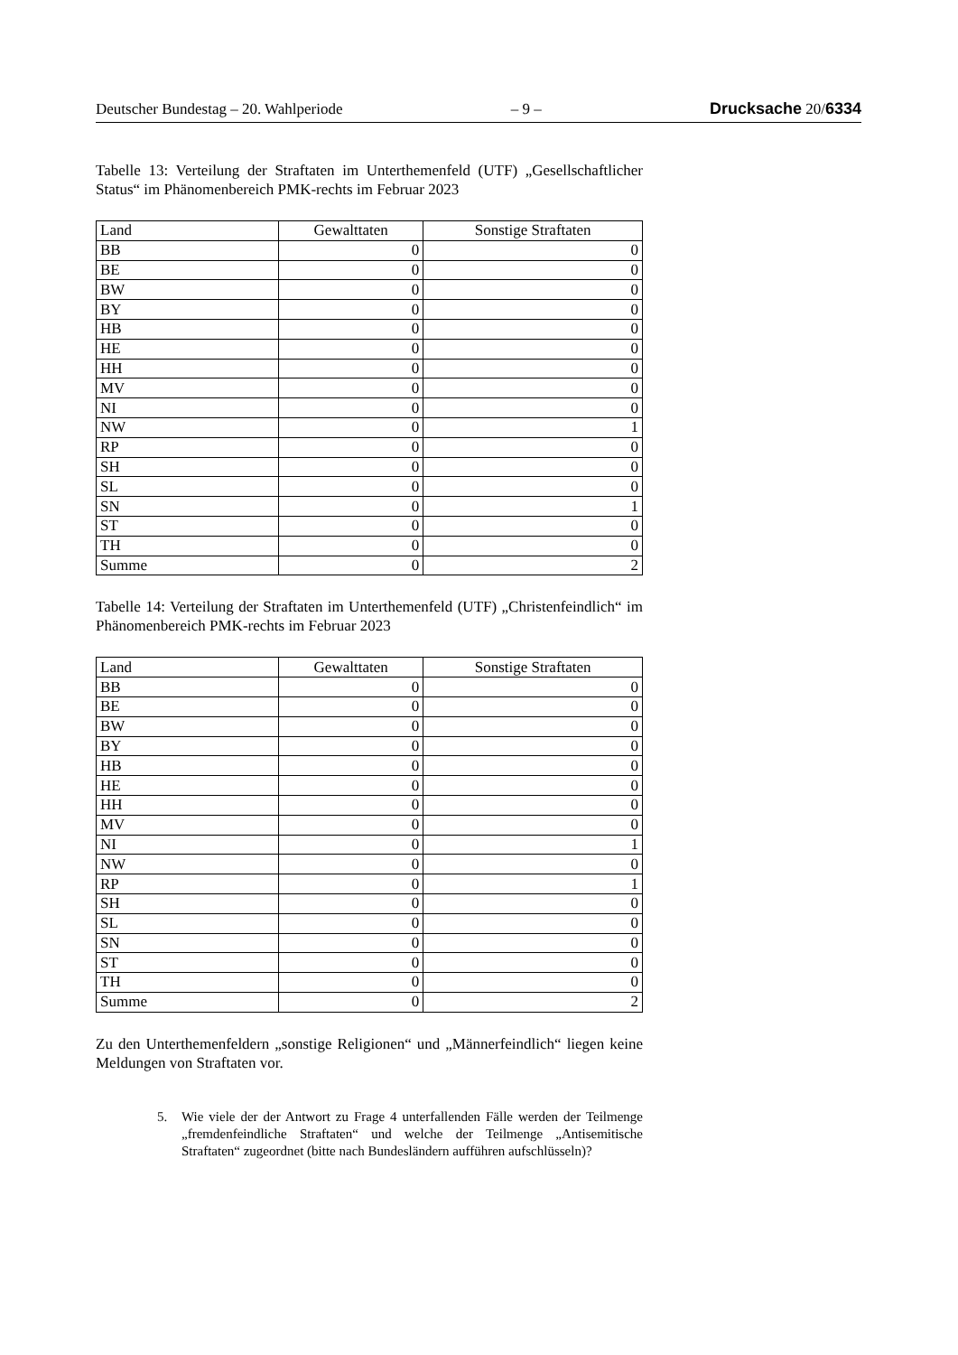Deutscher Bundestag – 20. Wahlperiode – 9 – Drucksache 20/6334
Tabelle 13: Verteilung der Straftaten im Unterthemenfeld (UTF) „Gesellschaftlicher Status“ im Phänomenbereich PMK-rechts im Februar 2023
| Land | Gewalttaten | Sonstige Straftaten |
| --- | --- | --- |
| BB | 0 | 0 |
| BE | 0 | 0 |
| BW | 0 | 0 |
| BY | 0 | 0 |
| HB | 0 | 0 |
| HE | 0 | 0 |
| HH | 0 | 0 |
| MV | 0 | 0 |
| NI | 0 | 0 |
| NW | 0 | 1 |
| RP | 0 | 0 |
| SH | 0 | 0 |
| SL | 0 | 0 |
| SN | 0 | 1 |
| ST | 0 | 0 |
| TH | 0 | 0 |
| Summe | 0 | 2 |
Tabelle 14: Verteilung der Straftaten im Unterthemenfeld (UTF) „Christenfeindlich“ im Phänomenbereich PMK-rechts im Februar 2023
| Land | Gewalttaten | Sonstige Straftaten |
| --- | --- | --- |
| BB | 0 | 0 |
| BE | 0 | 0 |
| BW | 0 | 0 |
| BY | 0 | 0 |
| HB | 0 | 0 |
| HE | 0 | 0 |
| HH | 0 | 0 |
| MV | 0 | 0 |
| NI | 0 | 1 |
| NW | 0 | 0 |
| RP | 0 | 1 |
| SH | 0 | 0 |
| SL | 0 | 0 |
| SN | 0 | 0 |
| ST | 0 | 0 |
| TH | 0 | 0 |
| Summe | 0 | 2 |
Zu den Unterthemenfeldern „sonstige Religionen“ und „Männerfeindlich“ liegen keine Meldungen von Straftaten vor.
5. Wie viele der der Antwort zu Frage 4 unterfallenden Fälle werden der Teilmenge „fremdenfeindliche Straftaten“ und welche der Teilmenge „Antisemitische Straftaten“ zugeordnet (bitte nach Bundesländern aufführen aufschlüsseln)?